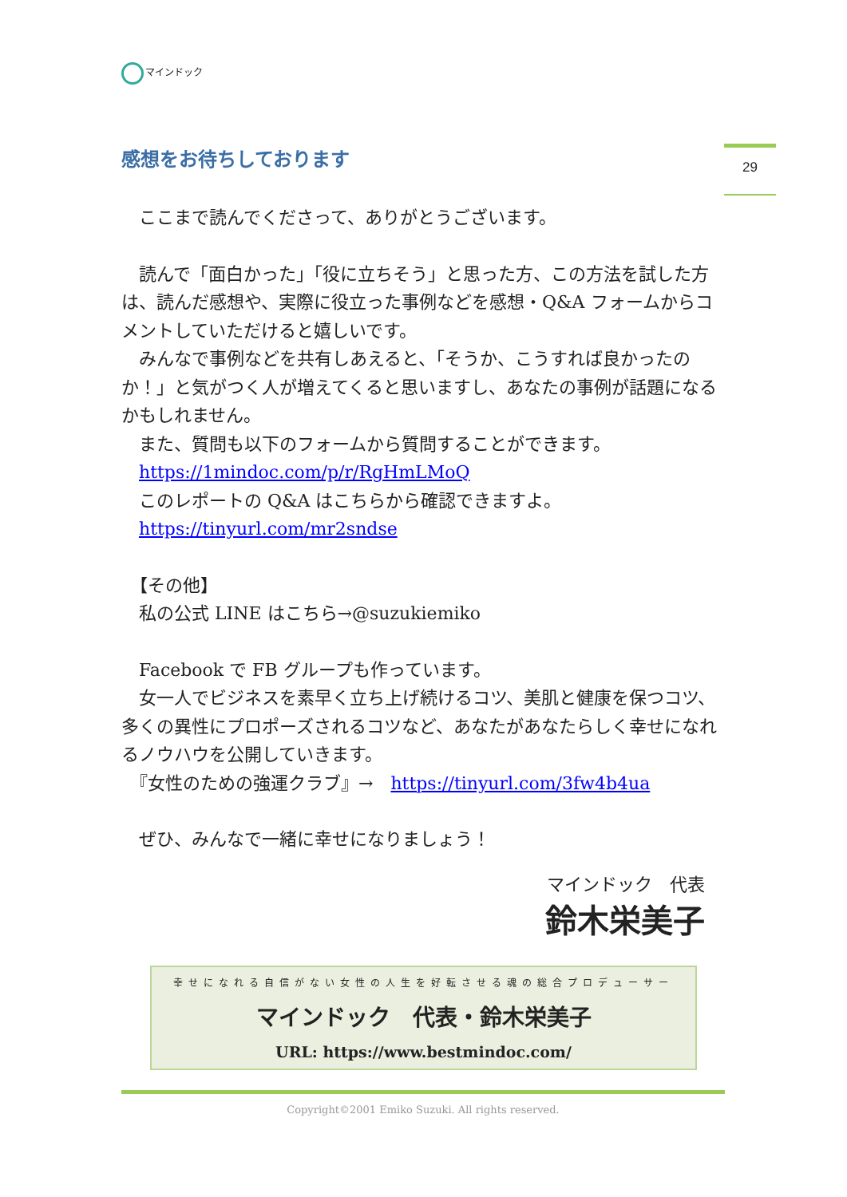マインドック
29
感想をお待ちしております
　ここまで読んでくださって、ありがとうございます。
　読んで「面白かった」「役に立ちそう」と思った方、この方法を試した方は、読んだ感想や、実際に役立った事例などを感想・Q&A フォームからコメントしていただけると嬉しいです。
　みんなで事例などを共有しあえると、「そうか、こうすれば良かったのか！」と気がつく人が増えてくると思いますし、あなたの事例が話題になるかもしれません。
　また、質問も以下のフォームから質問することができます。
　https://1mindoc.com/p/r/RgHmLMoQ
　このレポートの Q&A はこちらから確認できますよ。
　https://tinyurl.com/mr2sndse
　【その他】
　私の公式 LINE はこちら→@suzukiemiko
　Facebook で FB グループも作っています。
　女一人でビジネスを素早く立ち上げ続けるコツ、美肌と健康を保つコツ、多くの異性にプロポーズされるコツなど、あなたがあなたらしく幸せになれるノウハウを公開していきます。
　『女性のための強運クラブ』→　https://tinyurl.com/3fw4b4ua
　ぜひ、みんなで一緒に幸せになりましょう！
マインドック　代表
鈴木栄美子
幸せになれる自信がない女性の人生を好転させる魂の総合プロデューサー
マインドック　代表・鈴木栄美子
URL: https://www.bestmindoc.com/
Copyright©2001 Emiko Suzuki. All rights reserved.